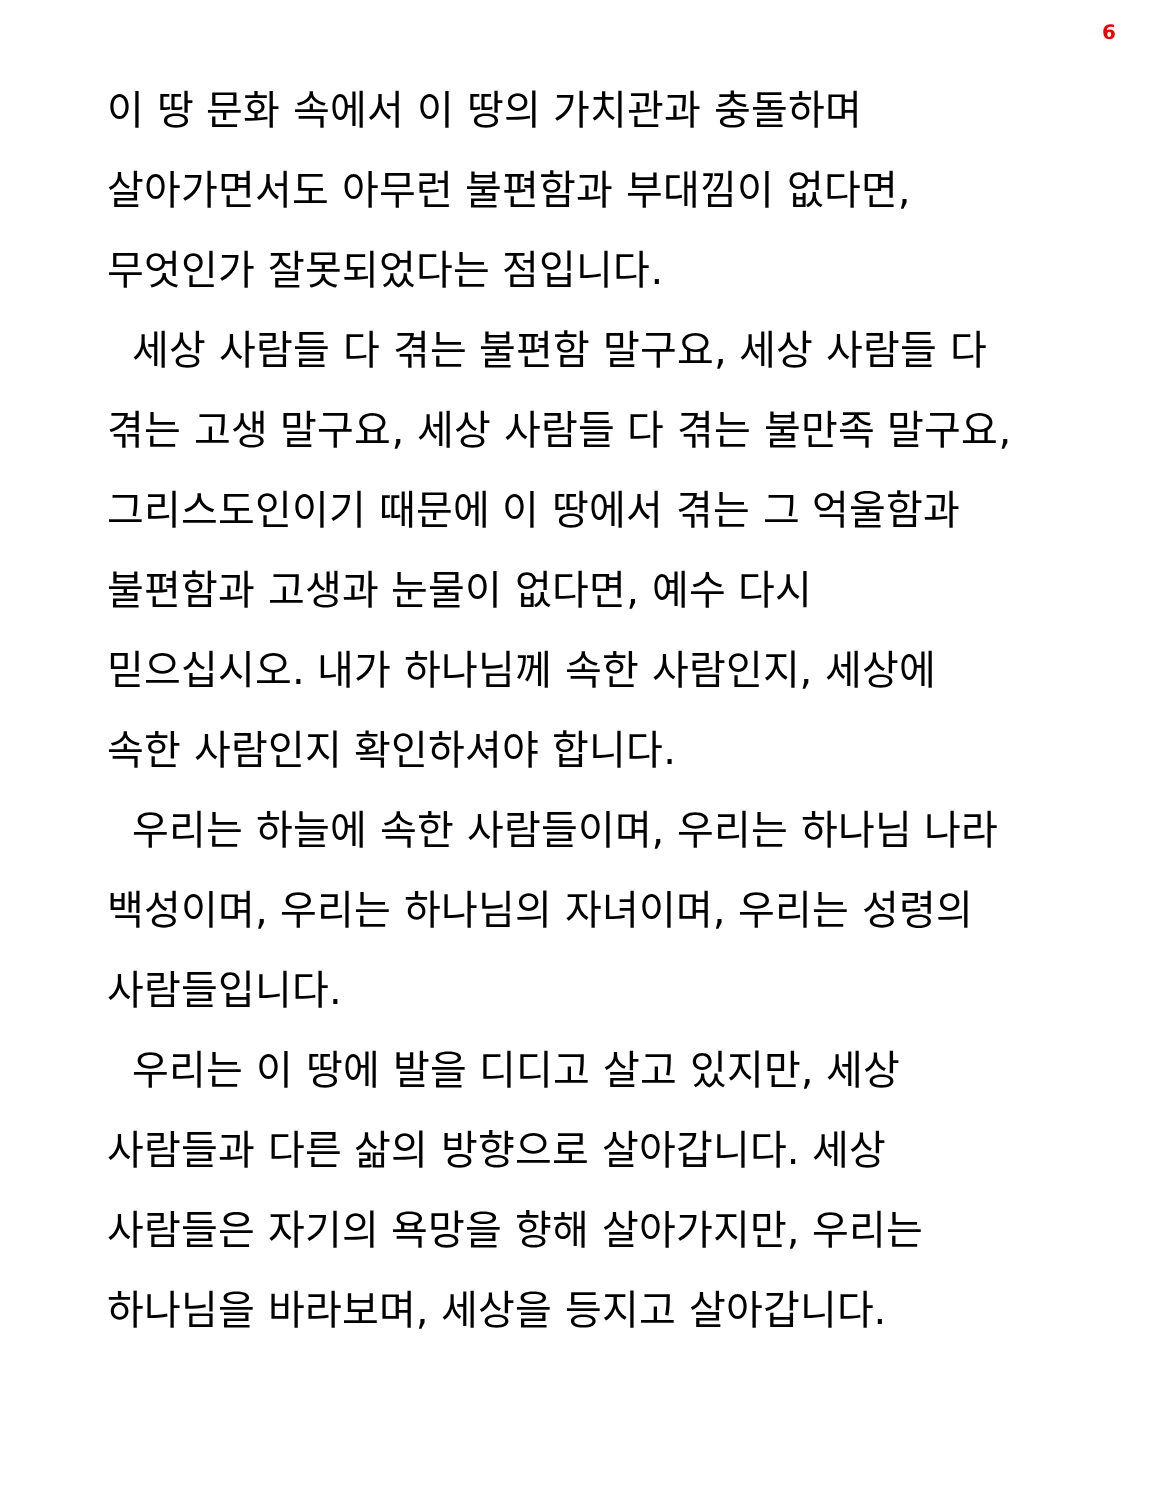6
이 땅 문화 속에서 이 땅의 가치관과 충돌하며
살아가면서도 아무런 불편함과 부대낌이 없다면,
무엇인가 잘못되었다는 점입니다.
세상 사람들 다 겪는 불편함 말구요, 세상 사람들 다
겪는 고생 말구요, 세상 사람들 다 겪는 불만족 말구요,
그리스도인이기 때문에 이 땅에서 겪는 그 억울함과
불편함과 고생과 눈물이 없다면, 예수 다시
믿으십시오. 내가 하나님께 속한 사람인지, 세상에
속한 사람인지 확인하셔야 합니다.
우리는 하늘에 속한 사람들이며, 우리는 하나님 나라
백성이며, 우리는 하나님의 자녀이며, 우리는 성령의
사람들입니다.
우리는 이 땅에 발을 디디고 살고 있지만, 세상
사람들과 다른 삶의 방향으로 살아갑니다. 세상
사람들은 자기의 욕망을 향해 살아가지만, 우리는
하나님을 바라보며, 세상을 등지고 살아갑니다.